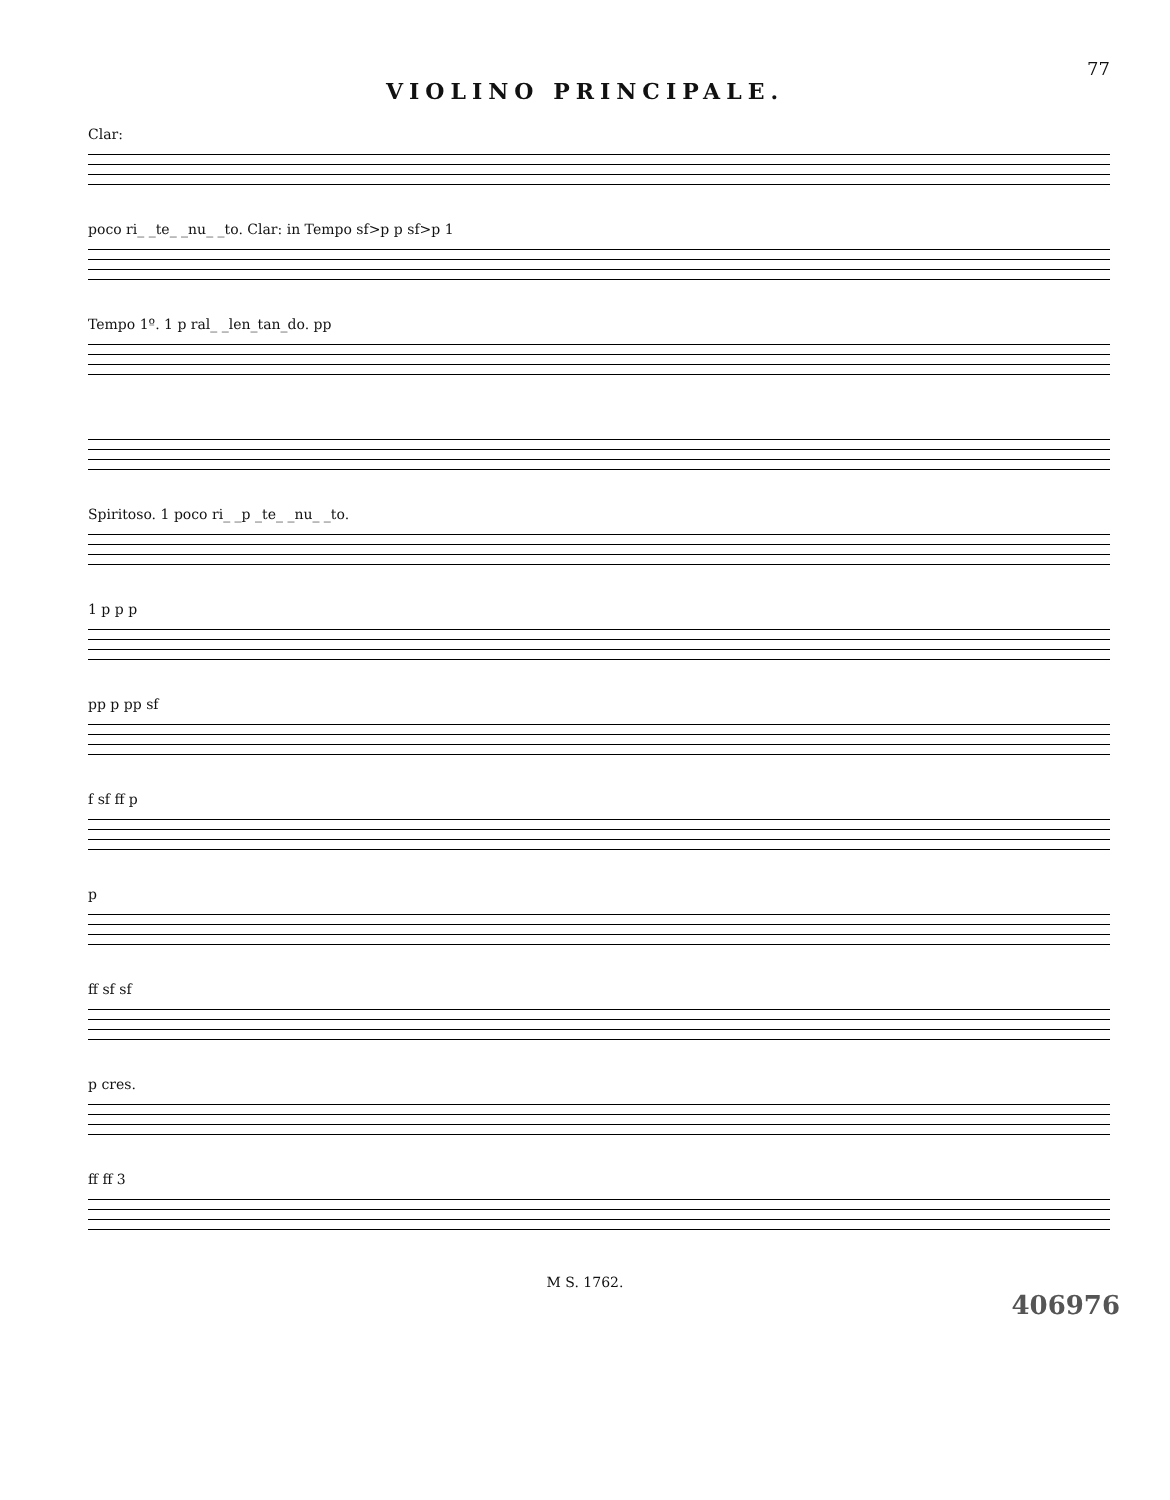77
VIOLINO PRINCIPALE.
Clar:
poco ri_ _te_ _nu_ _to. Clar: in Tempo sf>p p sf>p 1
Tempo 1º. 1 p ral_ _len_tan_do. pp
Spiritoso. 1 poco ri_ _p _te_ _nu_ _to.
1 p p p
pp p pp sf
f sf ff p
p
ff sf sf
p cres.
ff ff 3
M S. 1762.
406976